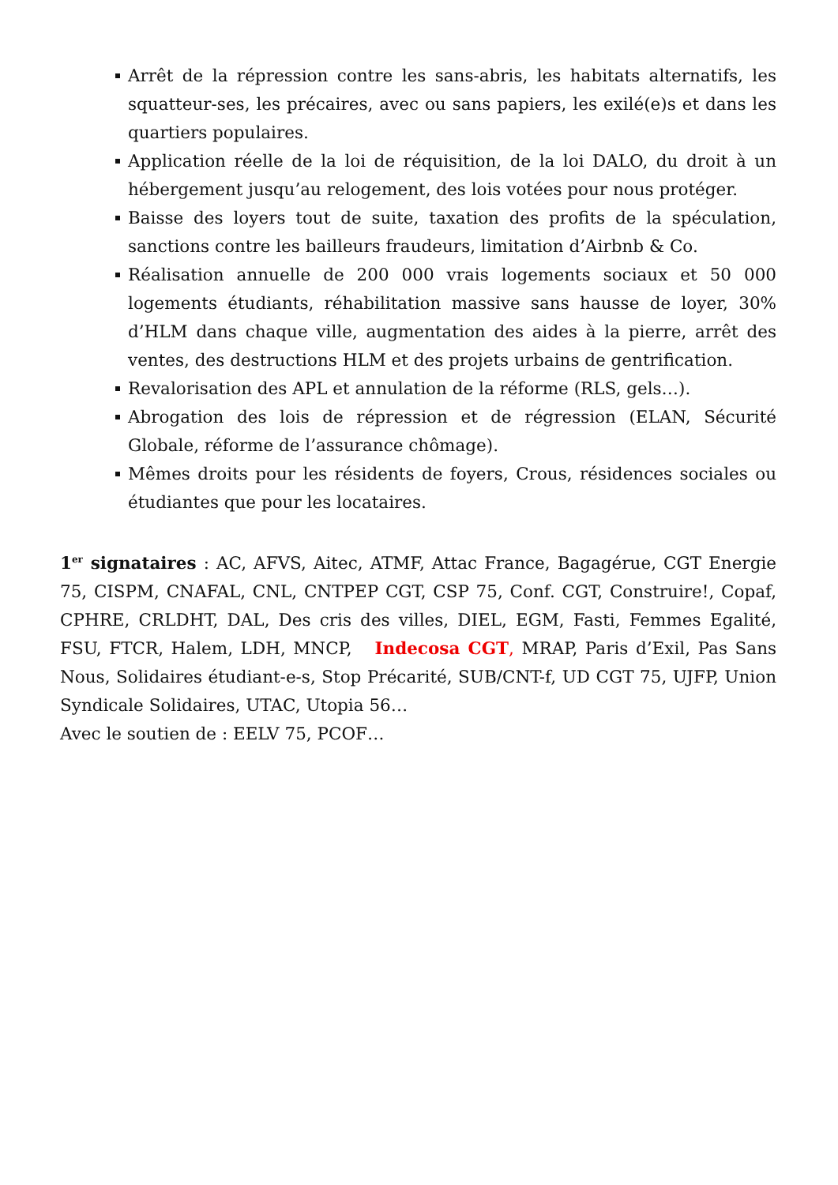Arrêt de la répression contre les sans-abris, les habitats alternatifs, les squatteur-ses, les précaires, avec ou sans papiers, les exilé(e)s et dans les quartiers populaires.
Application réelle de la loi de réquisition, de la loi DALO, du droit à un hébergement jusqu’au relogement, des lois votées pour nous protéger.
Baisse des loyers tout de suite, taxation des profits de la spéculation, sanctions contre les bailleurs fraudeurs, limitation d’Airbnb & Co.
Réalisation annuelle de 200 000 vrais logements sociaux et 50 000 logements étudiants, réhabilitation massive sans hausse de loyer, 30% d’HLM dans chaque ville, augmentation des aides à la pierre, arrêt des ventes, des destructions HLM et des projets urbains de gentrification.
Revalorisation des APL et annulation de la réforme (RLS, gels…).
Abrogation des lois de répression et de régression (ELAN, Sécurité Globale, réforme de l’assurance chômage).
Mêmes droits pour les résidents de foyers, Crous, résidences sociales ou étudiantes que pour les locataires.
1<sup>er</sup> signataires : AC, AFVS, Aitec, ATMF, Attac France, Bagagérue, CGT Energie 75, CISPM, CNAFAL, CNL, CNTPEP CGT, CSP 75, Conf. CGT, Construire!, Copaf, CPHRE, CRLDHT, DAL, Des cris des villes, DIEL, EGM, Fasti, Femmes Egalité, FSU, FTCR, Halem, LDH, MNCP, Indecosa CGT, MRAP, Paris d’Exil, Pas Sans Nous, Solidaires étudiant-e-s, Stop Précarité, SUB/CNT-f, UD CGT 75, UJFP, Union Syndicale Solidaires, UTAC, Utopia 56…
Avec le soutien de : EELV 75, PCOF…